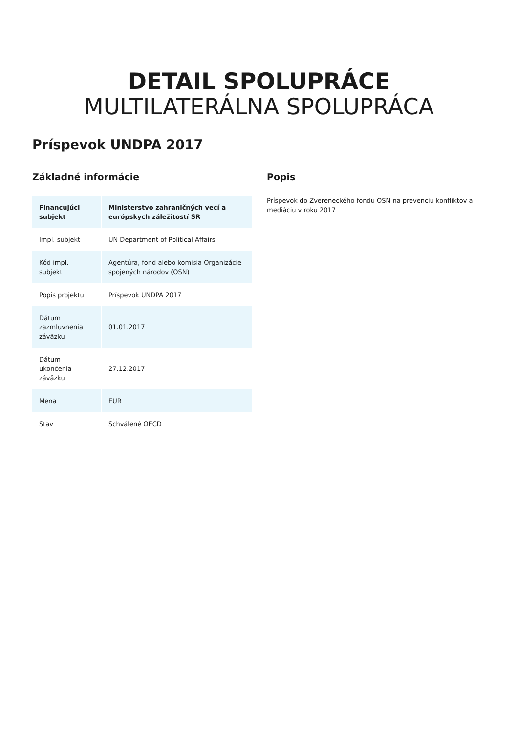DETAIL SPOLUPRÁCE
MULTILATERÁLNA SPOLUPRÁCA
Príspevok UNDPA 2017
Základné informácie
| Financujúci subjekt | Ministerstvo zahraničných vecí a európskych záležitostí SR |
| --- | --- |
| Impl. subjekt | UN Department of Political Affairs |
| Kód impl. subjekt | Agentúra, fond alebo komisia Organizácie spojených národov (OSN) |
| Popis projektu | Príspevok UNDPA 2017 |
| Dátum zazmluvnenia záväzku | 01.01.2017 |
| Dátum ukončenia záväzku | 27.12.2017 |
| Mena | EUR |
| Stav | Schválené OECD |
Popis
Príspevok do Zvereneckého fondu OSN na prevenciu konfliktov a mediáciu v roku 2017